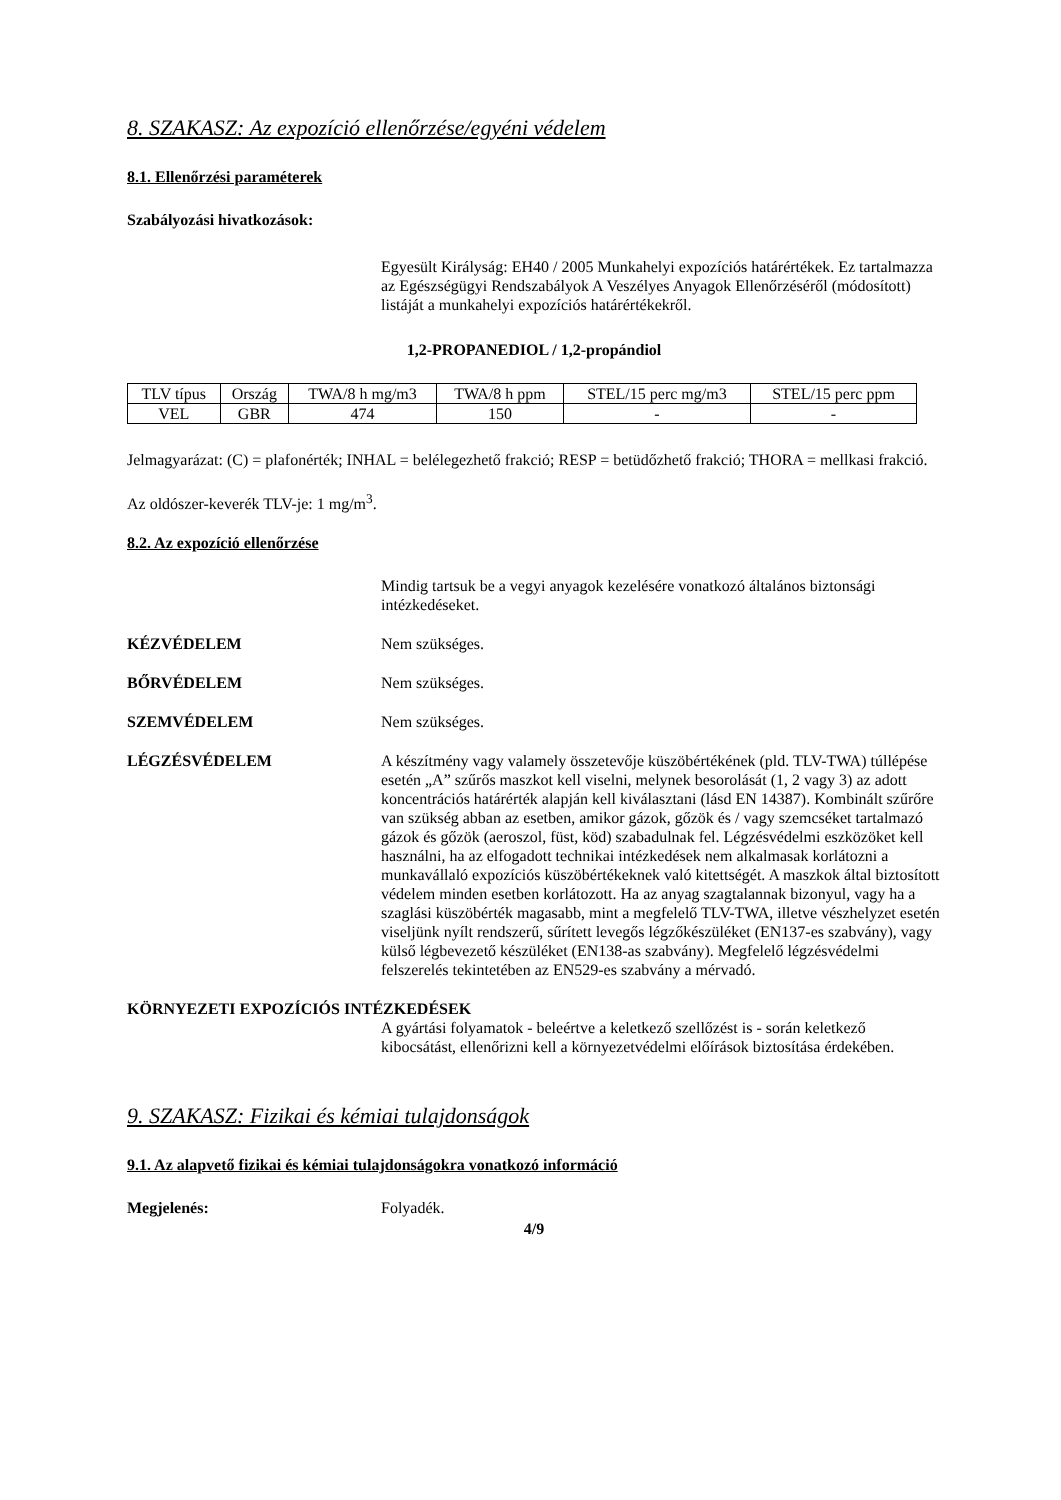8. SZAKASZ: Az expozíció ellenőrzése/egyéni védelem
8.1. Ellenőrzési paraméterek
Szabályozási hivatkozások:
Egyesült Királyság: EH40 / 2005 Munkahelyi expozíciós határértékek. Ez tartalmazza az Egészségügyi Rendszabályok A Veszélyes Anyagok Ellenőrzéséről (módosított) listáját a munkahelyi expozíciós határértékekről.
1,2-PROPANEDIOL / 1,2-propándiol
| TLV típus | Ország | TWA/8 h mg/m3 | TWA/8 h ppm | STEL/15 perc mg/m3 | STEL/15 perc ppm |
| --- | --- | --- | --- | --- | --- |
| VEL | GBR | 474 | 150 | - | - |
Jelmagyarázat: (C) = plafonérték; INHAL = belélegezhető frakció; RESP = betüdőzhető frakció; THORA = mellkasi frakció.
Az oldószer-keverék TLV-je: 1 mg/m<sup>3</sup>.
8.2. Az expozíció ellenőrzése
Mindig tartsuk be a vegyi anyagok kezelésére vonatkozó általános biztonsági intézkedéseket.
KÉZVÉDELEM Nem szükséges.
BŐRVÉDELEM Nem szükséges.
SZEMVÉDELEM Nem szükséges.
LÉGZÉSVÉDELEM A készítmény vagy valamely összetevője küszöbértékének (pld. TLV-TWA) túllépése esetén „A” szűrős maszkot kell viselni, melynek besorolását (1, 2 vagy 3) az adott koncentrációs határérték alapján kell kiválasztani (lásd EN 14387). Kombinált szűrőre van szükség abban az esetben, amikor gázok, gőzök és / vagy szemcséket tartalmazó gázok és gőzök (aeroszol, füst, köd) szabadulnak fel. Légzésvédelmi eszközöket kell használni, ha az elfogadott technikai intézkedések nem alkalmasak korlátozni a munkavállaló expozíciós küszöbértékeknek való kitettségét. A maszkok által biztosított védelem minden esetben korlátozott. Ha az anyag szagtalannak bizonyul, vagy ha a szaglási küszöbérték magasabb, mint a megfelelő TLV-TWA, illetve vészhelyzet esetén viseljünk nyílt rendszerű, sűrített levegős légzőkészüléket (EN137-es szabvány), vagy külső légbevezető készüléket (EN138-as szabvány). Megfelelő légzésvédelmi felszerelés tekintetében az EN529-es szabvány a mérvadó.
KÖRNYEZETI EXPOZÍCIÓS INTÉZKEDÉSEK
A gyártási folyamatok - beleértve a keletkező szellőzést is - során keletkező kibocsátást, ellenőrizni kell a környezetvédelmi előírások biztosítása érdekében.
9. SZAKASZ: Fizikai és kémiai tulajdonságok
9.1. Az alapvető fizikai és kémiai tulajdonságokra vonatkozó információ
Megjelenés: Folyadék.
4/9